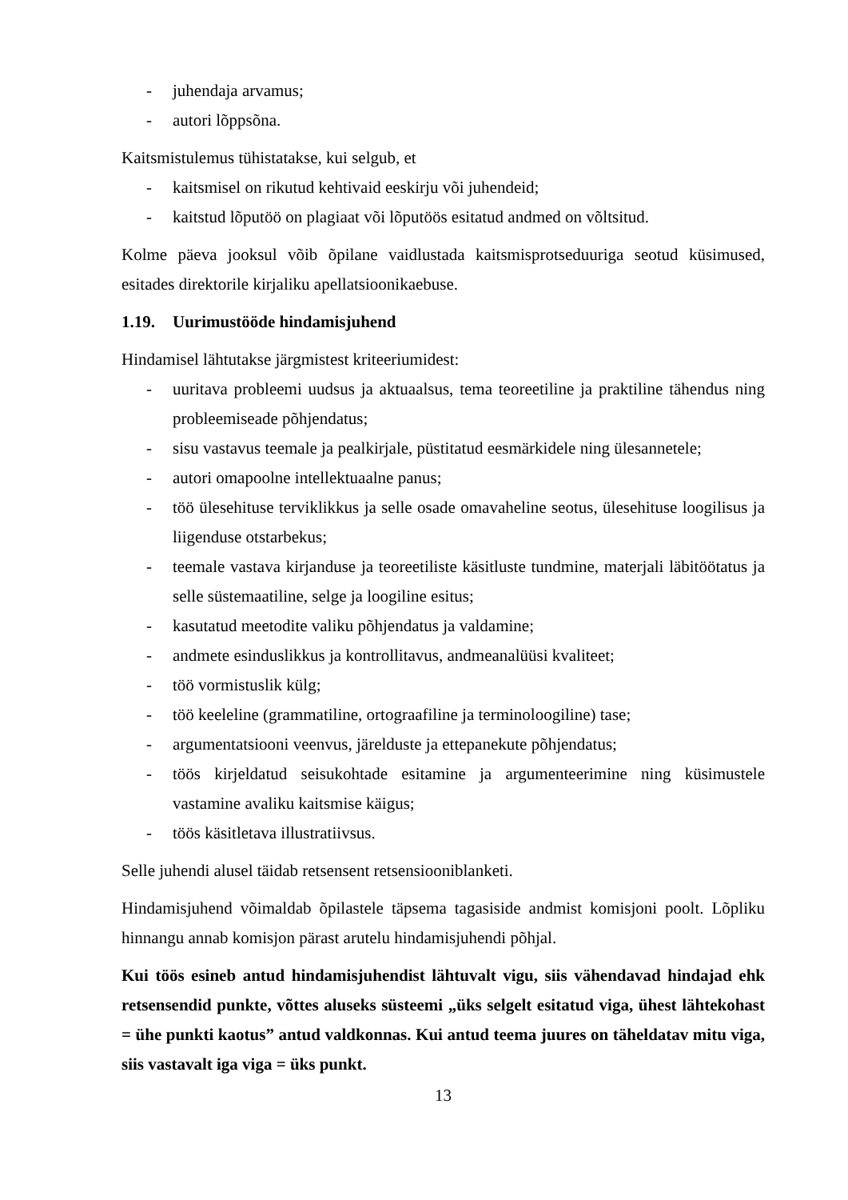- juhendaja arvamus;
- autori lõppsõna.
Kaitsmistulemus tühistatakse, kui selgub, et
- kaitsmisel on rikutud kehtivaid eeskirju või juhendeid;
- kaitstud lõputöö on plagiaat või lõputöös esitatud andmed on võltsitud.
Kolme päeva jooksul võib õpilane vaidlustada kaitsmisprotseduuriga seotud küsimused, esitades direktorile kirjaliku apellatsioonikaebuse.
1.19. Uurimustööde hindamisjuhend
Hindamisel lähtutakse järgmistest kriteeriumidest:
- uuritava probleemi uudsus ja aktuaalsus, tema teoreetiline ja praktiline tähendus ning probleemiseade põhjendatus;
- sisu vastavus teemale ja pealkirjale, püstitatud eesmärkidele ning ülesannetele;
- autori omapoolne intellektuaalne panus;
- töö ülesehituse terviklikkus ja selle osade omavaheline seotus, ülesehituse loogilisus ja liigenduse otstarbekus;
- teemale vastava kirjanduse ja teoreetiliste käsitluste tundmine, materjali läbitöötatus ja selle süstemaatiline, selge ja loogiline esitus;
- kasutatud meetodite valiku põhjendatus ja valdamine;
- andmete esinduslikkus ja kontrollitavus, andmeanalüüsi kvaliteet;
- töö vormistuslik külg;
- töö keeleline (grammatiline, ortograafiline ja terminoloogiline) tase;
- argumentatsiooni veenvus, järelduste ja ettepanekute põhjendatus;
- töös kirjeldatud seisukohtade esitamine ja argumenteerimine ning küsimustele vastamine avaliku kaitsmise käigus;
- töös käsitletava illustratiivsus.
Selle juhendi alusel täidab retsensent retsensiooniblanketi.
Hindamisjuhend võimaldab õpilastele täpsema tagasiside andmist komisjoni poolt. Lõpliku hinnangu annab komisjon pärast arutelu hindamisjuhendi põhjal.
Kui töös esineb antud hindamisjuhendist lähtuvalt vigu, siis vähendavad hindajad ehk retsensendid punkte, võttes aluseks süsteemi „üks selgelt esitatud viga, ühest lähtekohast = ühe punkti kaotus” antud valdkonnas. Kui antud teema juures on täheldatav mitu viga, siis vastavalt iga viga = üks punkt.
13